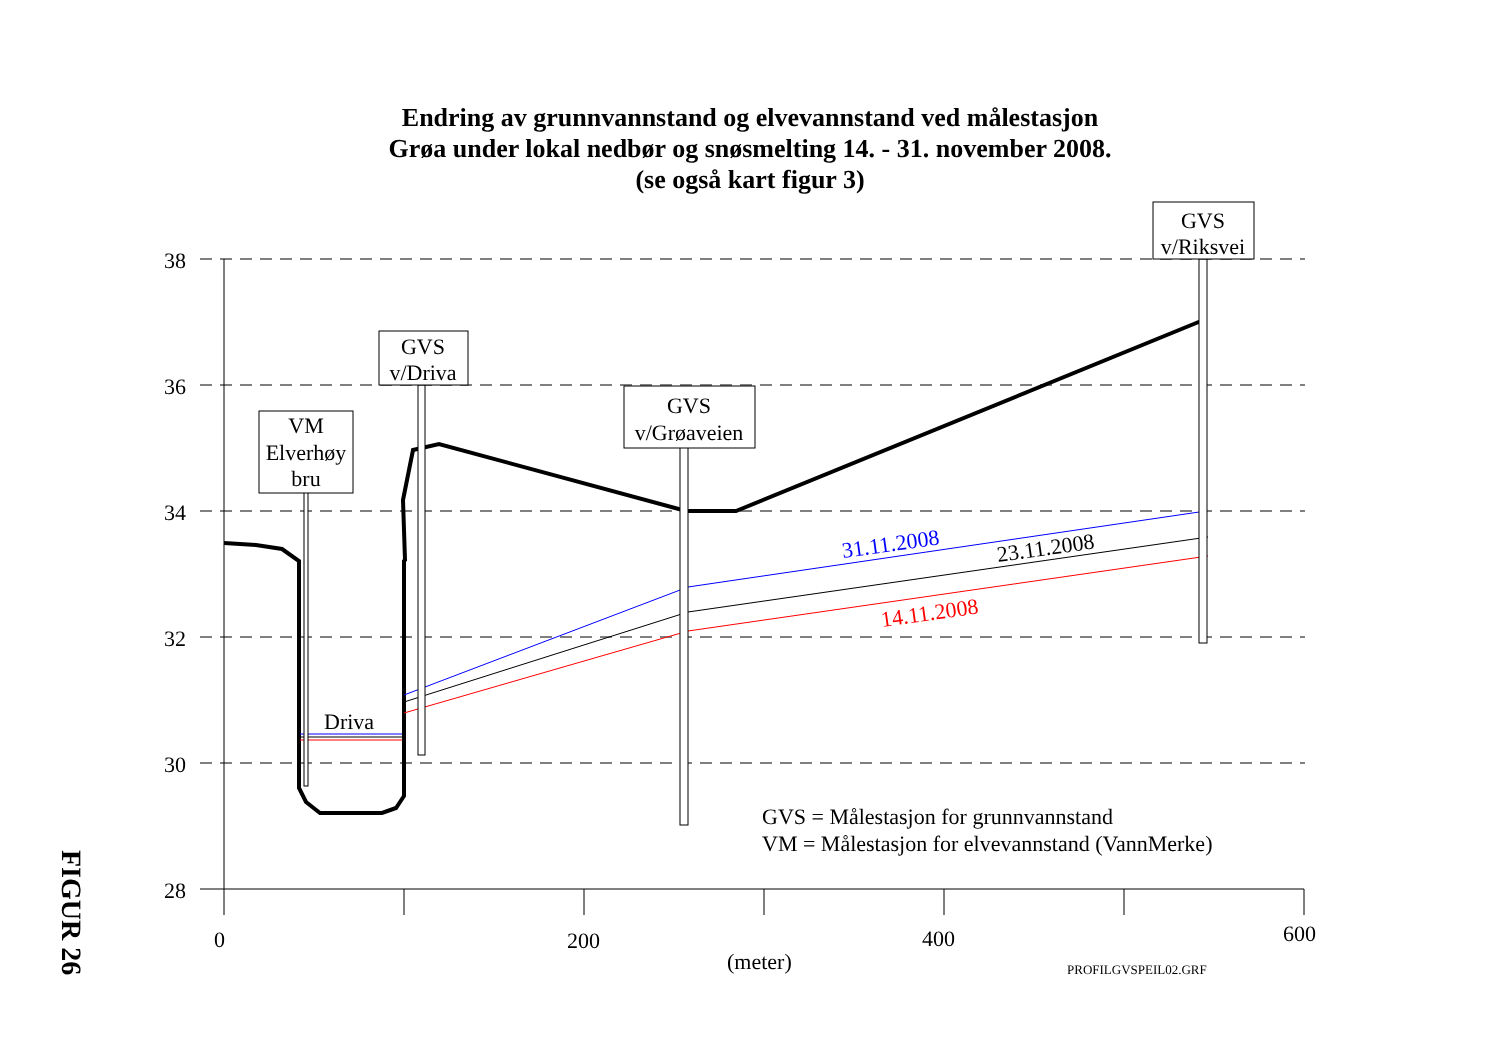Endring av grunnvannstand og elvevannstand ved målestasjon
Grøa under lokal nedbør og snøsmelting 14. - 31. november 2008.
(se også kart figur 3)
38
36
34
32
30
28
0
200
400
600
(meter)
PROFILGVSPEIL02.GRF
VM
Elverhøy
bru
GVS
v/Driva
GVS
v/Grøaveien
GVS
v/Riksvei
Driva
31.11.2008
23.11.2008
14.11.2008
GVS = Målestasjon for grunnvannstand
VM = Målestasjon for elvevannstand (VannMerke)
FIGUR 26